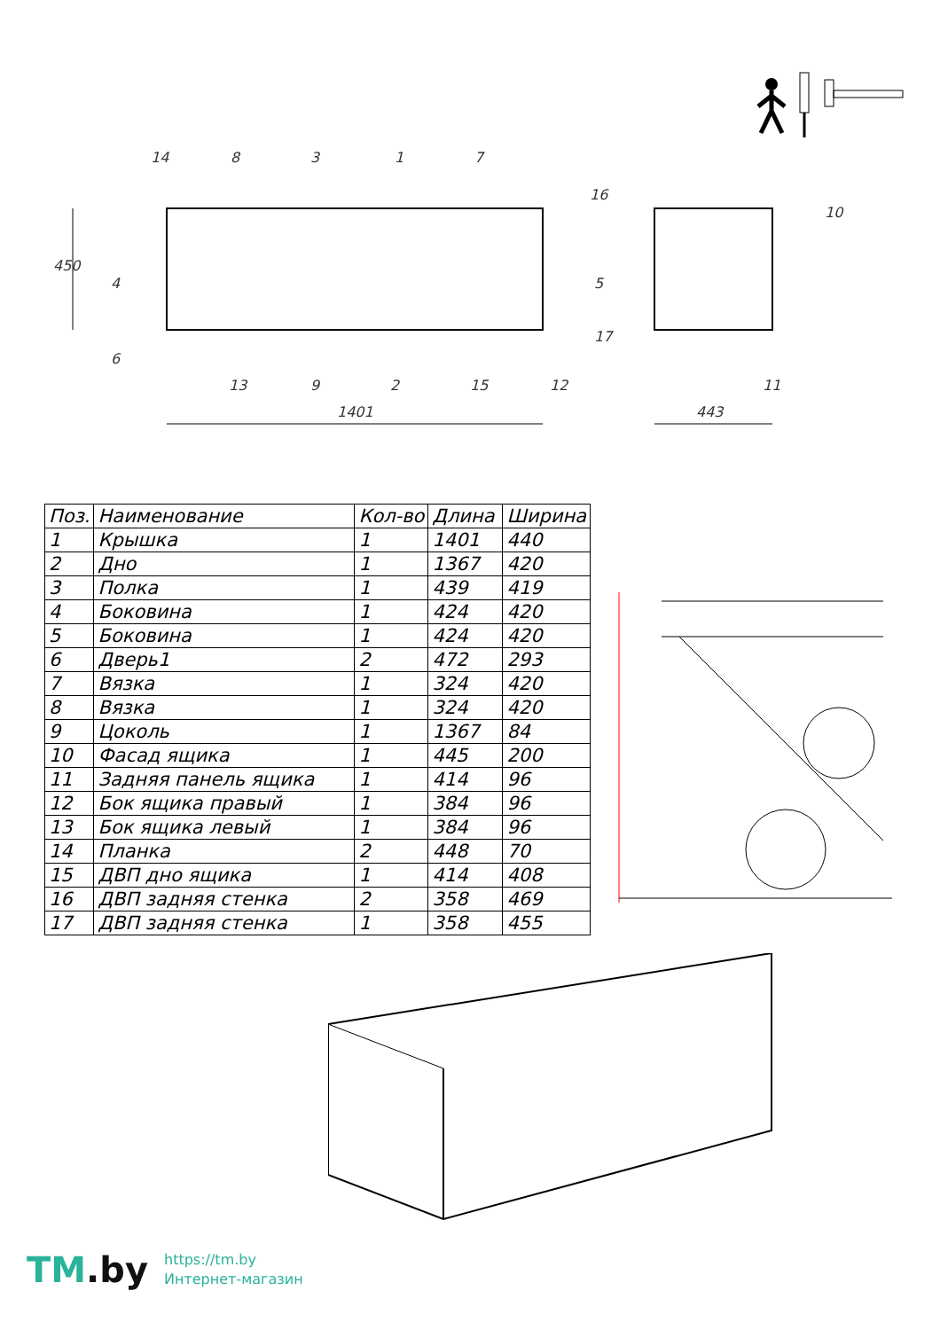450
1401 443
14 8 3 1 7
16
10
4 5
6
17
13 9 2 15 12 11
| Поз. | Наименование | Кол-во | Длина | Ширина |
| --- | --- | --- | --- | --- |
| 1 | Крышка | 1 | 1401 | 440 |
| 2 | Дно | 1 | 1367 | 420 |
| 3 | Полка | 1 | 439 | 419 |
| 4 | Боковина | 1 | 424 | 420 |
| 5 | Боковина | 1 | 424 | 420 |
| 6 | Дверь1 | 2 | 472 | 293 |
| 7 | Вязка | 1 | 324 | 420 |
| 8 | Вязка | 1 | 324 | 420 |
| 9 | Цоколь | 1 | 1367 | 84 |
| 10 | Фасад ящика | 1 | 445 | 200 |
| 11 | Задняя панель ящика | 1 | 414 | 96 |
| 12 | Бок ящика правый | 1 | 384 | 96 |
| 13 | Бок ящика левый | 1 | 384 | 96 |
| 14 | Планка | 2 | 448 | 70 |
| 15 | ДВП дно ящика | 1 | 414 | 408 |
| 16 | ДВП задняя стенка | 2 | 358 | 469 |
| 17 | ДВП задняя стенка | 1 | 358 | 455 |
TM.by
https://tm.by
Интернет-магазин